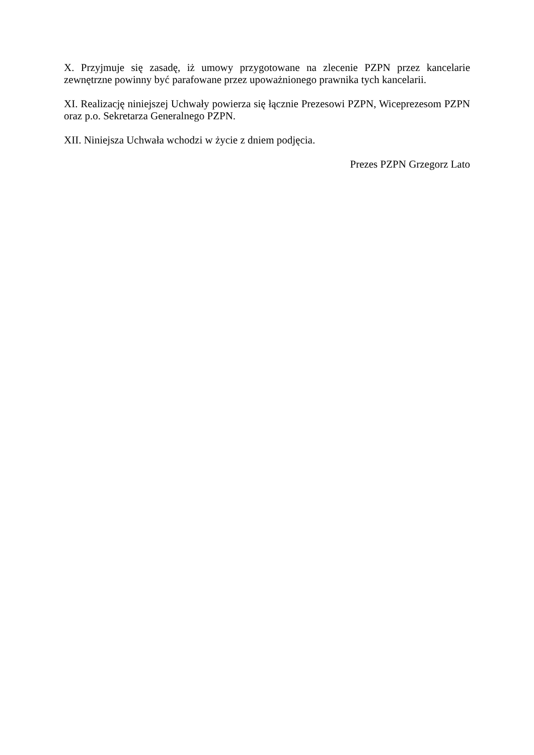X. Przyjmuje się zasadę, iż umowy przygotowane na zlecenie PZPN przez kancelarie zewnętrzne powinny być parafowane przez upoważnionego prawnika tych kancelarii.
XI. Realizację niniejszej Uchwały powierza się łącznie Prezesowi PZPN, Wiceprezesom PZPN oraz p.o. Sekretarza Generalnego PZPN.
XII. Niniejsza Uchwała wchodzi w życie z dniem podjęcia.
Prezes PZPN Grzegorz Lato